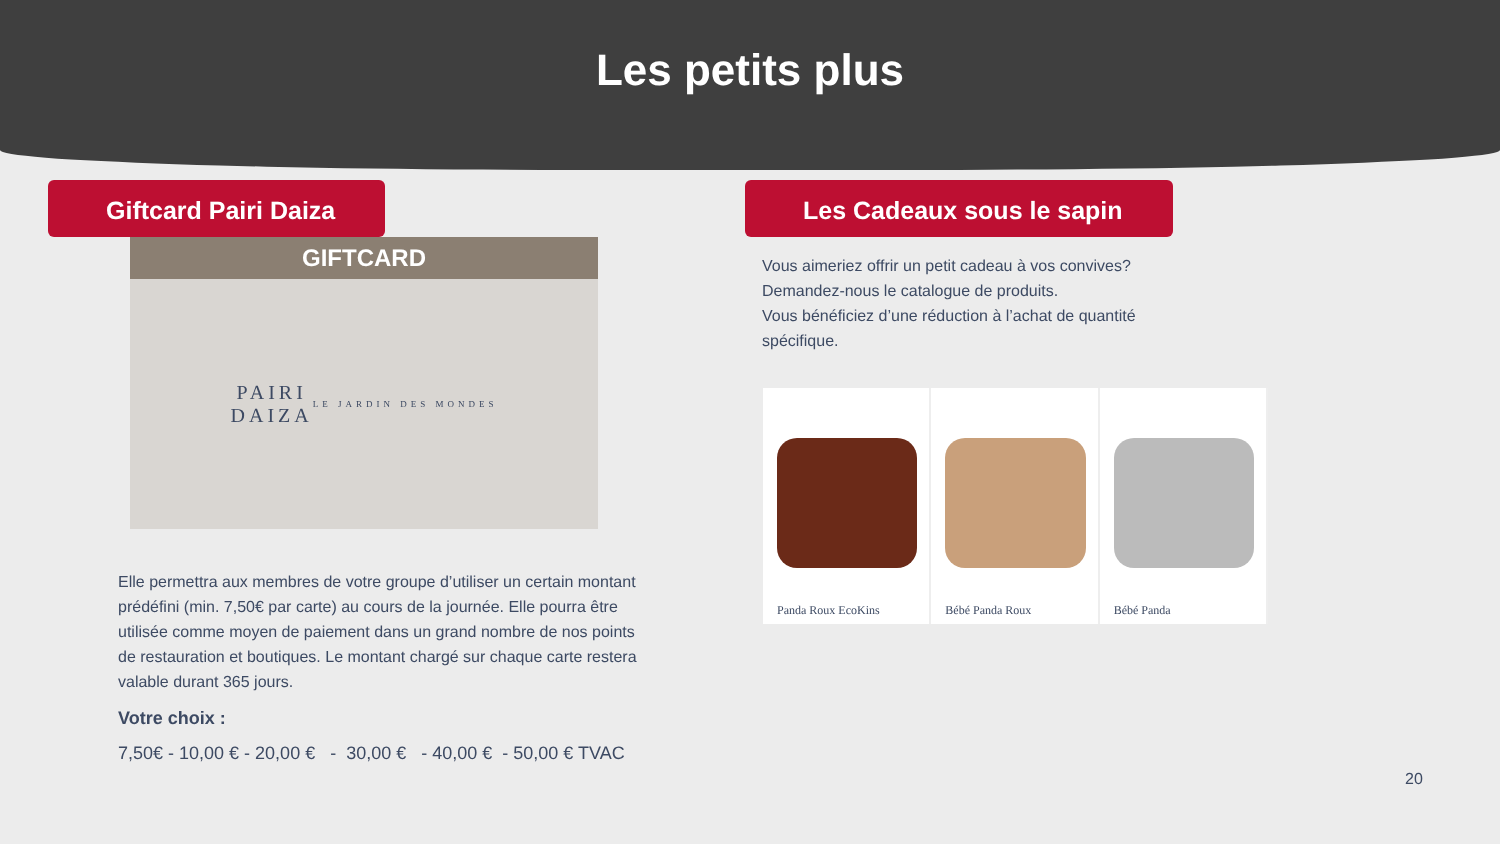Les petits plus
Giftcard Pairi Daiza
GIFTCARD
PAIRI
DAIZA
LE JARDIN DES MONDES
Elle permettra aux membres de votre groupe d’utiliser un certain montant prédéfini (min. 7,50€ par carte) au cours de la journée. Elle pourra être utilisée comme moyen de paiement dans un grand nombre de nos points de restauration et boutiques. Le montant chargé sur chaque carte restera valable durant 365 jours.
Votre choix :
7,50€ - 10,00 € - 20,00 € - 30,00 € - 40,00 € - 50,00 € TVAC
Les Cadeaux sous le sapin
Vous aimeriez offrir un petit cadeau à vos convives?
Demandez-nous le catalogue de produits.
Vous bénéficiez d’une réduction à l’achat de quantité spécifique.
Panda Roux EcoKins Bébé Panda Roux Bébé Panda
20